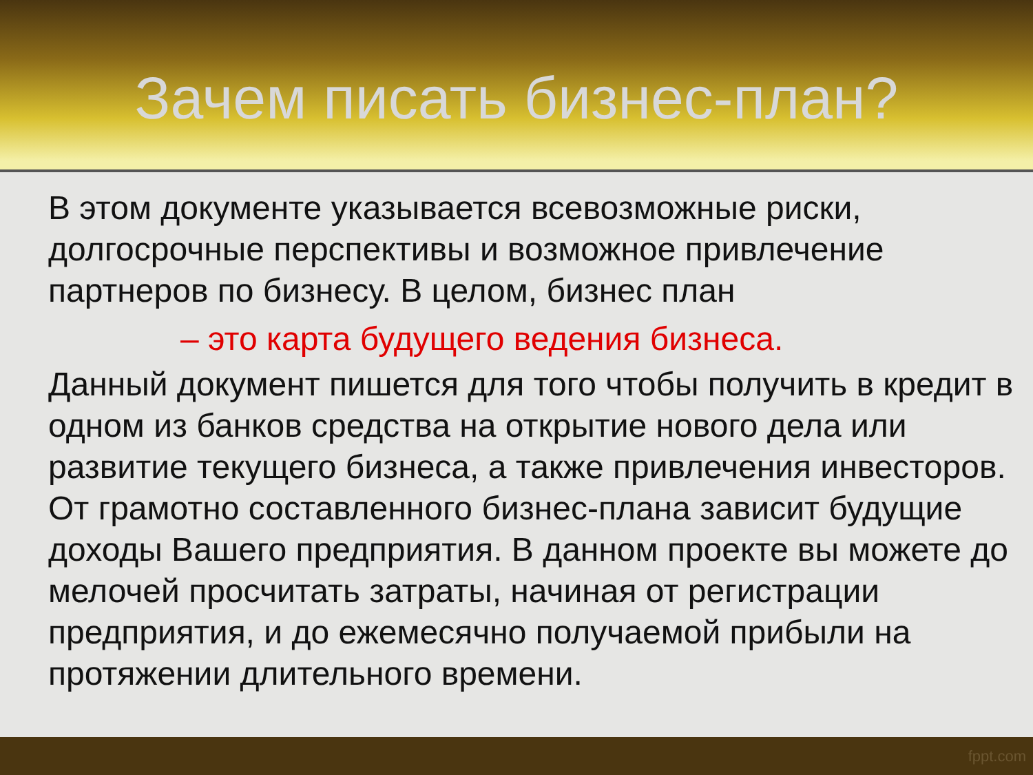Зачем писать бизнес-план?
В этом документе указывается всевозможные риски, долгосрочные перспективы и возможное привлечение партнеров по бизнесу. В целом, бизнес план
– это карта будущего ведения бизнеса.
Данный документ пишется для того чтобы получить в кредит в одном из банков средства на открытие нового дела или развитие текущего бизнеса, а также привлечения инвесторов. От грамотно составленного бизнес-плана зависит будущие доходы Вашего предприятия. В данном проекте вы можете до мелочей просчитать затраты, начиная от регистрации предприятия, и до ежемесячно получаемой прибыли на протяжении длительного времени.
fppt.com